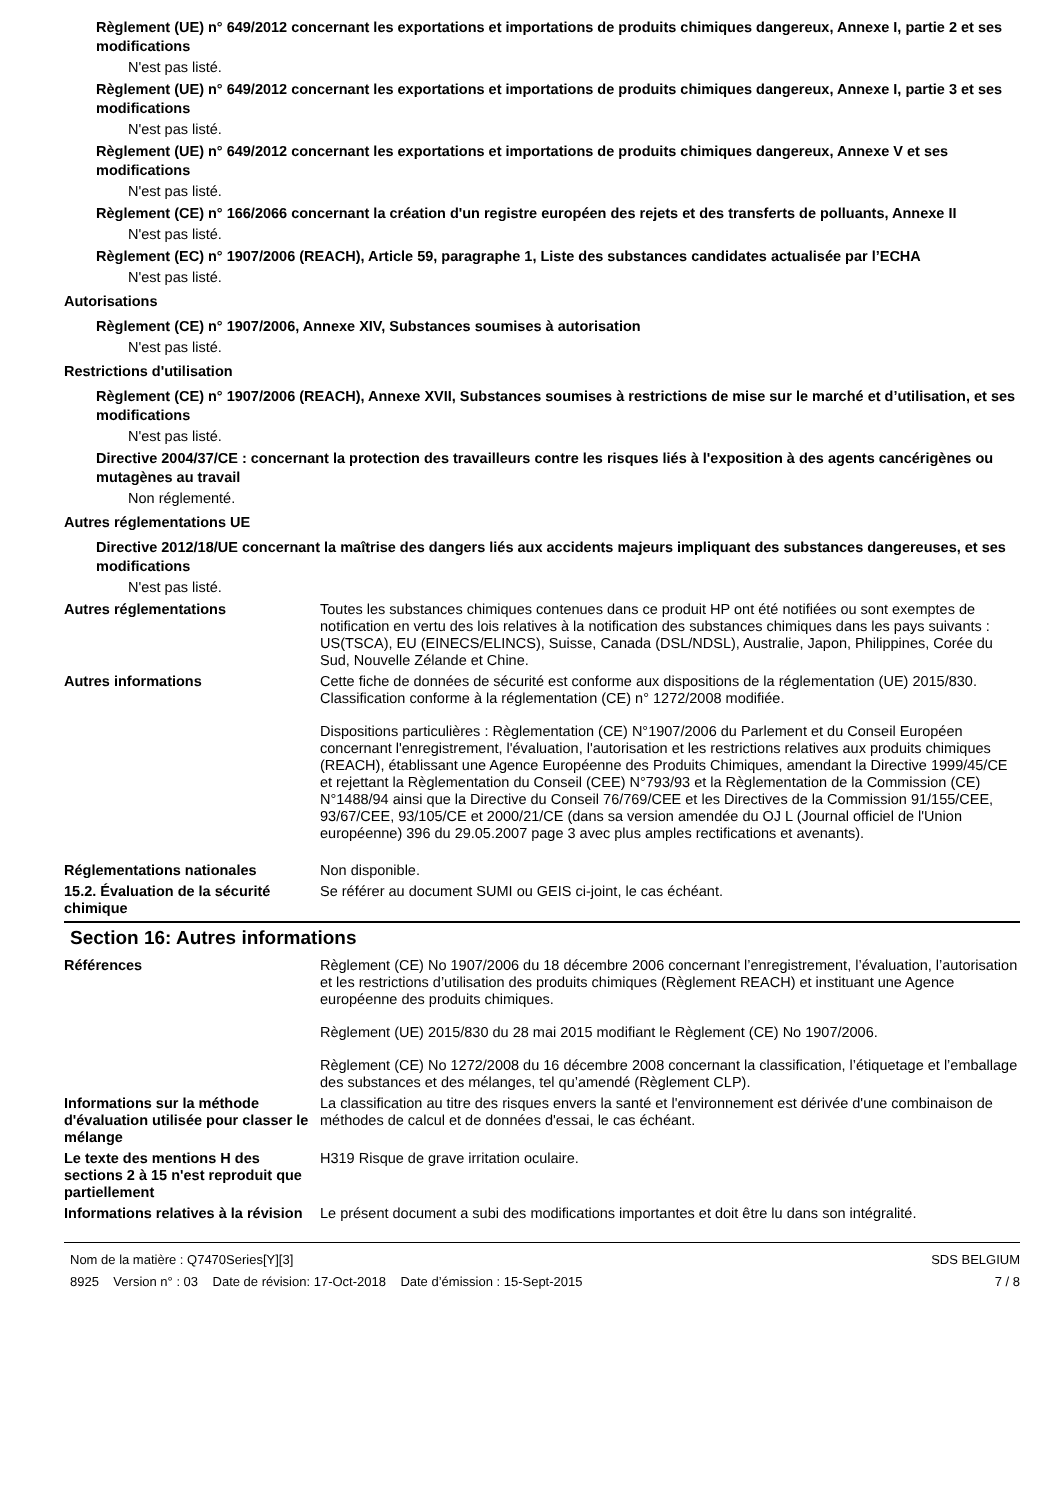Règlement (UE) n° 649/2012 concernant les exportations et importations de produits chimiques dangereux, Annexe I, partie 2 et ses modifications
N'est pas listé.
Règlement (UE) n° 649/2012 concernant les exportations et importations de produits chimiques dangereux, Annexe I, partie 3 et ses modifications
N'est pas listé.
Règlement (UE) n° 649/2012 concernant les exportations et importations de produits chimiques dangereux, Annexe V et ses modifications
N'est pas listé.
Règlement (CE) n° 166/2066 concernant la création d'un registre européen des rejets et des transferts de polluants, Annexe II
N'est pas listé.
Règlement (EC) n° 1907/2006 (REACH), Article 59, paragraphe 1, Liste des substances candidates actualisée par l’ECHA
N'est pas listé.
Autorisations
Règlement (CE) n° 1907/2006, Annexe XIV, Substances soumises à autorisation
N'est pas listé.
Restrictions d'utilisation
Règlement (CE) n° 1907/2006 (REACH), Annexe XVII, Substances soumises à restrictions de mise sur le marché et d’utilisation, et ses modifications
N'est pas listé.
Directive 2004/37/CE : concernant la protection des travailleurs contre les risques liés à l'exposition à des agents cancérigènes ou mutagènes au travail
Non réglementé.
Autres réglementations UE
Directive 2012/18/UE concernant la maîtrise des dangers liés aux accidents majeurs impliquant des substances dangereuses, et ses modifications
N'est pas listé.
Autres réglementations Toutes les substances chimiques contenues dans ce produit HP ont été notifiées ou sont exemptes de notification en vertu des lois relatives à la notification des substances chimiques dans les pays suivants : US(TSCA), EU (EINECS/ELINCS), Suisse, Canada (DSL/NDSL), Australie, Japon, Philippines, Corée du Sud, Nouvelle Zélande et Chine.
Autres informations Cette fiche de données de sécurité est conforme aux dispositions de la réglementation (UE) 2015/830. Classification conforme à la réglementation (CE) n° 1272/2008 modifiée.
Dispositions particulières : Règlementation (CE) N°1907/2006 du Parlement et du Conseil Européen concernant l'enregistrement, l'évaluation, l'autorisation et les restrictions relatives aux produits chimiques (REACH), établissant une Agence Européenne des Produits Chimiques, amendant la Directive 1999/45/CE et rejettant la Règlementation du Conseil (CEE) N°793/93 et la Règlementation de la Commission (CE) N°1488/94 ainsi que la Directive du Conseil 76/769/CEE et les Directives de la Commission 91/155/CEE, 93/67/CEE, 93/105/CE et 2000/21/CE (dans sa version amendée du OJ L (Journal officiel de l'Union européenne) 396 du 29.05.2007 page 3 avec plus amples rectifications et avenants).
Réglementations nationales Non disponible.
15.2. Évaluation de la sécurité chimique
Se référer au document SUMI ou GEIS ci-joint, le cas échéant.
Section 16: Autres informations
Références Règlement (CE) No 1907/2006 du 18 décembre 2006 concernant l’enregistrement, l’évaluation, l’autorisation et les restrictions d’utilisation des produits chimiques (Règlement REACH) et instituant une Agence européenne des produits chimiques.
Règlement (UE) 2015/830 du 28 mai 2015 modifiant le Règlement (CE) No 1907/2006.
Règlement (CE) No 1272/2008 du 16 décembre 2008 concernant la classification, l’étiquetage et l’emballage des substances et des mélanges, tel qu’amendé (Règlement CLP).
Informations sur la méthode d'évaluation utilisée pour classer le mélange
La classification au titre des risques envers la santé et l'environnement est dérivée d'une combinaison de méthodes de calcul et de données d'essai, le cas échéant.
Le texte des mentions H des sections 2 à 15 n'est reproduit que partiellement
H319 Risque de grave irritation oculaire.
Informations relatives à la révision
Le présent document a subi des modifications importantes et doit être lu dans son intégralité.
Nom de la matière : Q7470Series[Y][3]
8925 Version n° : 03 Date de révision: 17-Oct-2018 Date d’émission : 15-Sept-2015
SDS BELGIUM
7 / 8